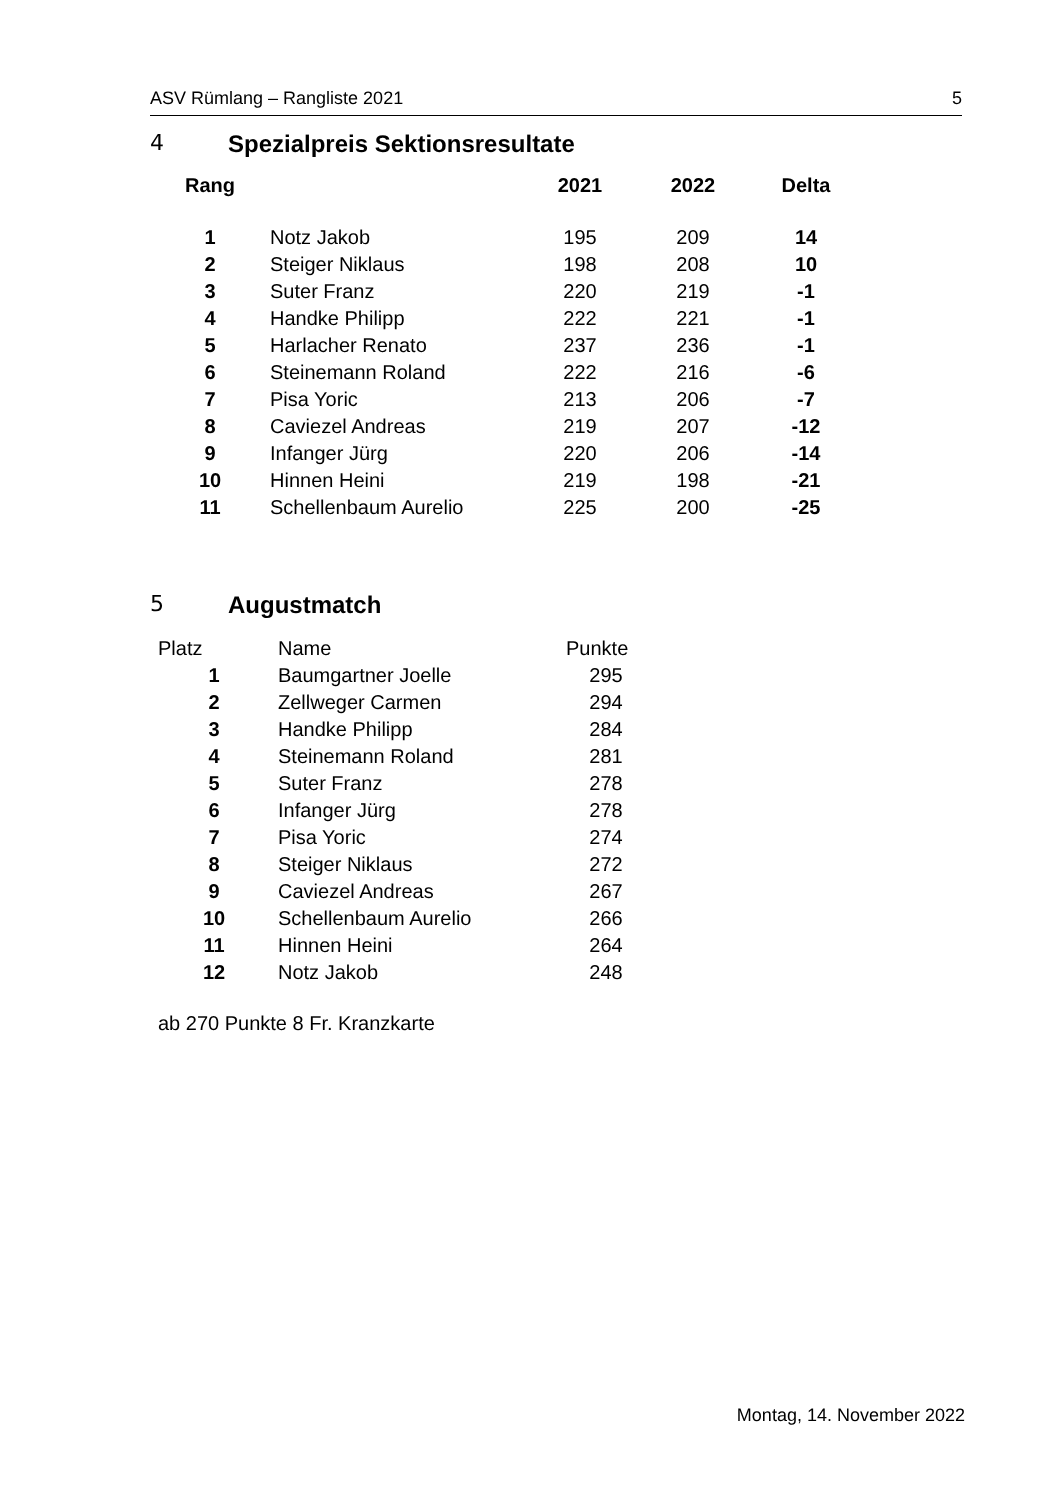ASV Rümlang – Rangliste 2021 5
4 Spezialpreis Sektionsresultate
| Rang | | 2021 | 2022 | Delta |
| --- | --- | --- | --- | --- |
| 1 | Notz Jakob | 195 | 209 | 14 |
| 2 | Steiger Niklaus | 198 | 208 | 10 |
| 3 | Suter Franz | 220 | 219 | -1 |
| 4 | Handke Philipp | 222 | 221 | -1 |
| 5 | Harlacher Renato | 237 | 236 | -1 |
| 6 | Steinemann Roland | 222 | 216 | -6 |
| 7 | Pisa Yoric | 213 | 206 | -7 |
| 8 | Caviezel Andreas | 219 | 207 | -12 |
| 9 | Infanger Jürg | 220 | 206 | -14 |
| 10 | Hinnen Heini | 219 | 198 | -21 |
| 11 | Schellenbaum Aurelio | 225 | 200 | -25 |
5 Augustmatch
| Platz | Name | Punkte |
| 1 | Baumgartner Joelle | 295 |
| 2 | Zellweger Carmen | 294 |
| 3 | Handke Philipp | 284 |
| 4 | Steinemann Roland | 281 |
| 5 | Suter Franz | 278 |
| 6 | Infanger Jürg | 278 |
| 7 | Pisa Yoric | 274 |
| 8 | Steiger Niklaus | 272 |
| 9 | Caviezel Andreas | 267 |
| 10 | Schellenbaum Aurelio | 266 |
| 11 | Hinnen Heini | 264 |
| 12 | Notz Jakob | 248 |
ab 270 Punkte 8 Fr. Kranzkarte
Montag, 14. November 2022